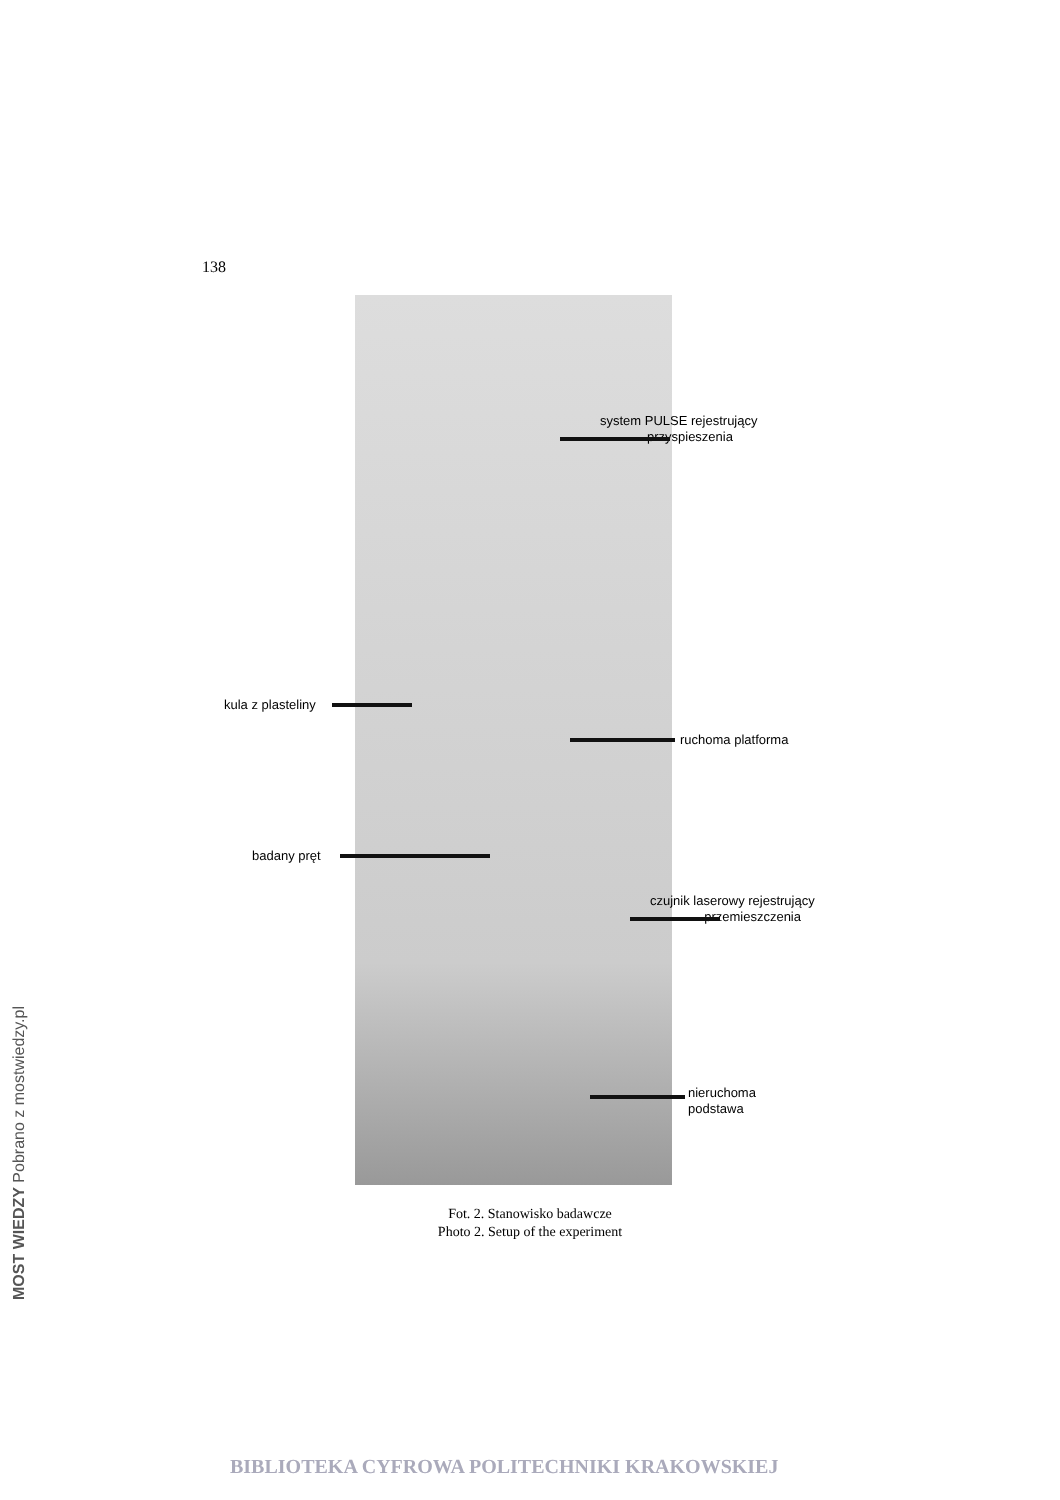138
system PULSE rejestrujący
przyspieszenia
kula z plasteliny
ruchoma platforma
badany pręt
czujnik laserowy rejestrujący
przemieszczenia
nieruchoma
podstawa
Fot. 2. Stanowisko badawcze
Photo 2. Setup of the experiment
MOST WIEDZY Pobrano z mostwiedzy.pl
BIBLIOTEKA CYFROWA POLITECHNIKI KRAKOWSKIEJ